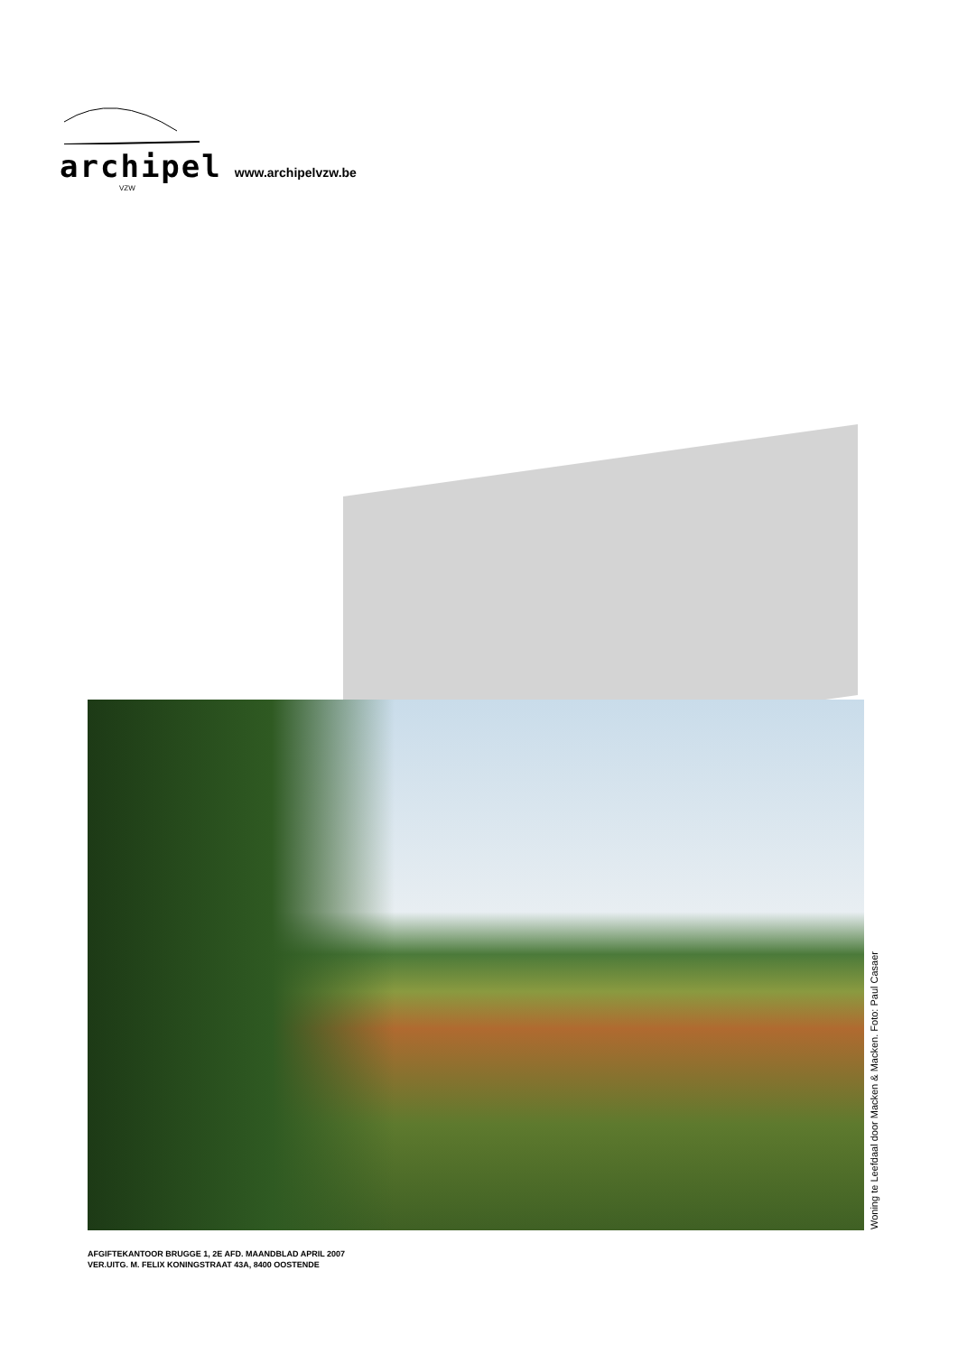archipel www.archipelvzw.be
VZW
Woning te Leefdaal door Macken & Macken. Foto: Paul Casaer
AFGIFTEKANTOOR BRUGGE 1, 2E AFD. MAANDBLAD APRIL 2007
VER.UITG. M. FELIX KONINGSTRAAT 43A, 8400 OOSTENDE